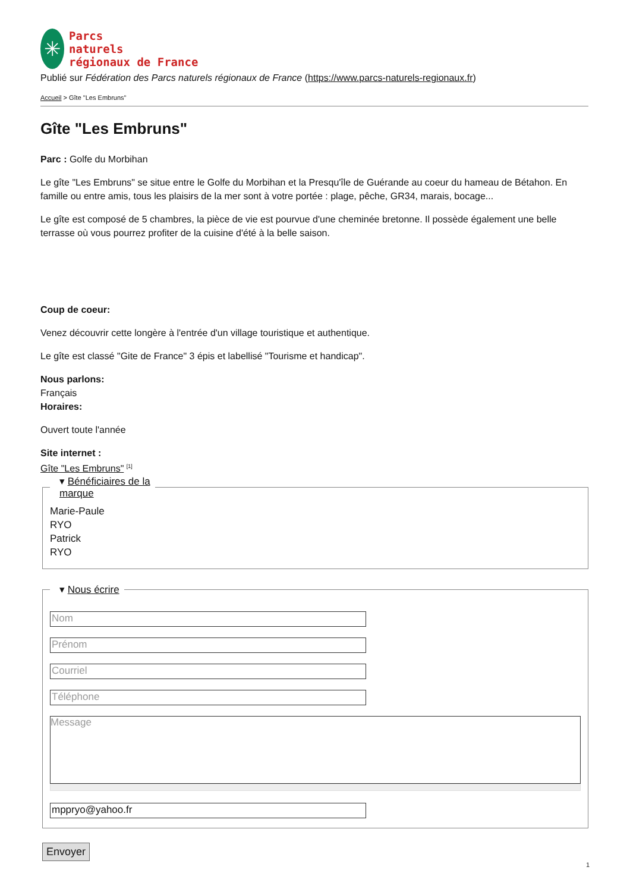✳
Parcs
naturels
régionaux de France
Publié sur Fédération des Parcs naturels régionaux de France (https://www.parcs-naturels-regionaux.fr)
Accueil > Gîte "Les Embruns"
Gîte "Les Embruns"
Parc : Golfe du Morbihan
Le gîte "Les Embruns" se situe entre le Golfe du Morbihan et la Presqu'île de Guérande au coeur du hameau de Bétahon. En famille ou entre amis, tous les plaisirs de la mer sont à votre portée : plage, pêche, GR34, marais, bocage...
Le gîte est composé de 5 chambres, la pièce de vie est pourvue d'une cheminée bretonne. Il possède également une belle terrasse où vous pourrez profiter de la cuisine d'été à la belle saison.
Coup de coeur:
Venez découvrir cette longère à l'entrée d'un village touristique et authentique.
Le gîte est classé "Gite de France" 3 épis et labellisé "Tourisme et handicap".
Nous parlons:
Français
Horaires:
Ouvert toute l'année
Site internet :
Gîte "Les Embruns" <sup>[1]</sup>
▾ Bénéficiaires de la
marque
Marie-Paule
RYO
Patrick
RYO
▾ Nous écrire
Nom
Prénom
Courriel
Téléphone
Message
mppryo@yahoo.fr
Envoyer
1